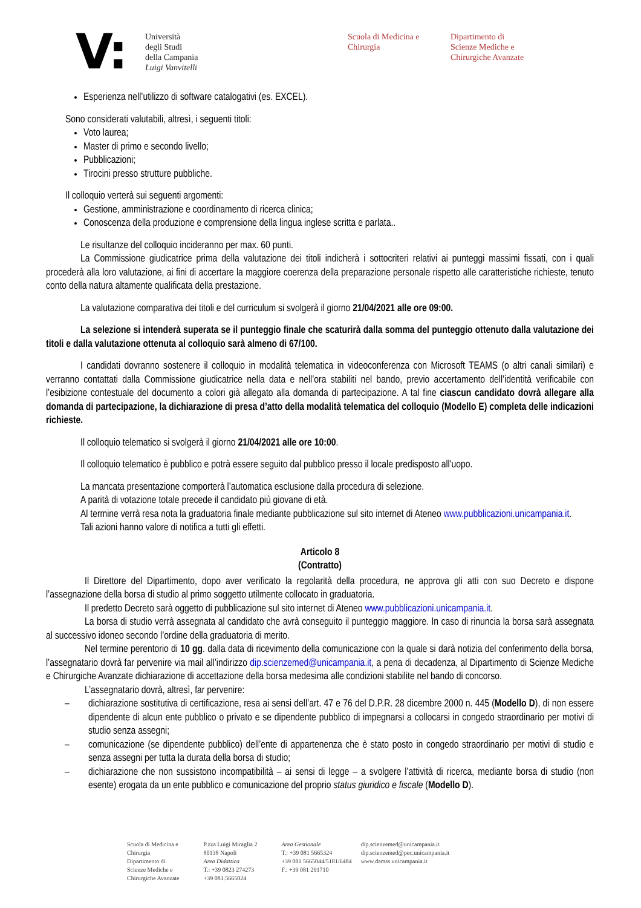V:
Università
degli Studi
della Campania
Luigi Vanvitelli
Scuola di Medicina e
Chirurgia
Dipartimento di
Scienze Mediche e
Chirurgiche Avanzate
Esperienza nell’utilizzo di software catalogativi (es. EXCEL).
Sono considerati valutabili, altresì, i seguenti titoli:
Voto laurea;
Master di primo e secondo livello;
Pubblicazioni;
Tirocini presso strutture pubbliche.
Il colloquio verterà sui seguenti argomenti:
Gestione, amministrazione e coordinamento di ricerca clinica;
Conoscenza della produzione e comprensione della lingua inglese scritta e parlata..
Le risultanze del colloquio incideranno per max. 60 punti.
La Commissione giudicatrice prima della valutazione dei titoli indicherà i sottocriteri relativi ai punteggi massimi fissati, con i quali procederà alla loro valutazione, ai fini di accertare la maggiore coerenza della preparazione personale rispetto alle caratteristiche richieste, tenuto conto della natura altamente qualificata della prestazione.
La valutazione comparativa dei titoli e del curriculum si svolgerà il giorno 21/04/2021 alle ore 09:00.
La selezione si intenderà superata se il punteggio finale che scaturirà dalla somma del punteggio ottenuto dalla valutazione dei titoli e dalla valutazione ottenuta al colloquio sarà almeno di 67/100.
I candidati dovranno sostenere il colloquio in modalità telematica in videoconferenza con Microsoft TEAMS (o altri canali similari) e verranno contattati dalla Commissione giudicatrice nella data e nell’ora stabiliti nel bando, previo accertamento dell’identità verificabile con l’esibizione contestuale del documento a colori già allegato alla domanda di partecipazione. A tal fine ciascun candidato dovrà allegare alla domanda di partecipazione, la dichiarazione di presa d’atto della modalità telematica del colloquio (Modello E) completa delle indicazioni richieste.
Il colloquio telematico si svolgerà il giorno 21/04/2021 alle ore 10:00.
Il colloquio telematico è pubblico e potrà essere seguito dal pubblico presso il locale predisposto all'uopo.
La mancata presentazione comporterà l’automatica esclusione dalla procedura di selezione.
A parità di votazione totale precede il candidato più giovane di età.
Al termine verrà resa nota la graduatoria finale mediante pubblicazione sul sito internet di Ateneo www.pubblicazioni.unicampania.it.
Tali azioni hanno valore di notifica a tutti gli effetti.
Articolo 8
(Contratto)
Il Direttore del Dipartimento, dopo aver verificato la regolarità della procedura, ne approva gli atti con suo Decreto e dispone l’assegnazione della borsa di studio al primo soggetto utilmente collocato in graduatoria.
Il predetto Decreto sarà oggetto di pubblicazione sul sito internet di Ateneo www.pubblicazioni.unicampania.it.
La borsa di studio verrà assegnata al candidato che avrà conseguito il punteggio maggiore. In caso di rinuncia la borsa sarà assegnata al successivo idoneo secondo l’ordine della graduatoria di merito.
Nel termine perentorio di 10 gg. dalla data di ricevimento della comunicazione con la quale si darà notizia del conferimento della borsa, l’assegnatario dovrà far pervenire via mail all’indirizzo dip.scienzemed@unicampania.it, a pena di decadenza, al Dipartimento di Scienze Mediche e Chirurgiche Avanzate dichiarazione di accettazione della borsa medesima alle condizioni stabilite nel bando di concorso.
L’assegnatario dovrà, altresì, far pervenire:
– dichiarazione sostitutiva di certificazione, resa ai sensi dell’art. 47 e 76 del D.P.R. 28 dicembre 2000 n. 445 (Modello D), di non essere dipendente di alcun ente pubblico o privato e se dipendente pubblico di impegnarsi a collocarsi in congedo straordinario per motivi di studio senza assegni;
– comunicazione (se dipendente pubblico) dell’ente di appartenenza che è stato posto in congedo straordinario per motivi di studio e senza assegni per tutta la durata della borsa di studio;
– dichiarazione che non sussistono incompatibilità – ai sensi di legge – a svolgere l’attività di ricerca, mediante borsa di studio (non esente) erogata da un ente pubblico e comunicazione del proprio status giuridico e fiscale (Modello D).
Scuola di Medicina e
Chirurgia
Dipartimento di
Scienze Mediche e
Chirurgiche Avanzate
P.zza Luigi Miraglia 2
80138 Napoli
Area Didattica
T.: +39 0823 274273
+39 081.5665024
Area Gestionale
T.: +39 081 5665324
+39 081 5665044/5181/6484
F.: +39 081 291710
dip.scienzemed@unicampania.it
dip.scienzemed@pec.unicampania.it
www.damss.unicampania.it